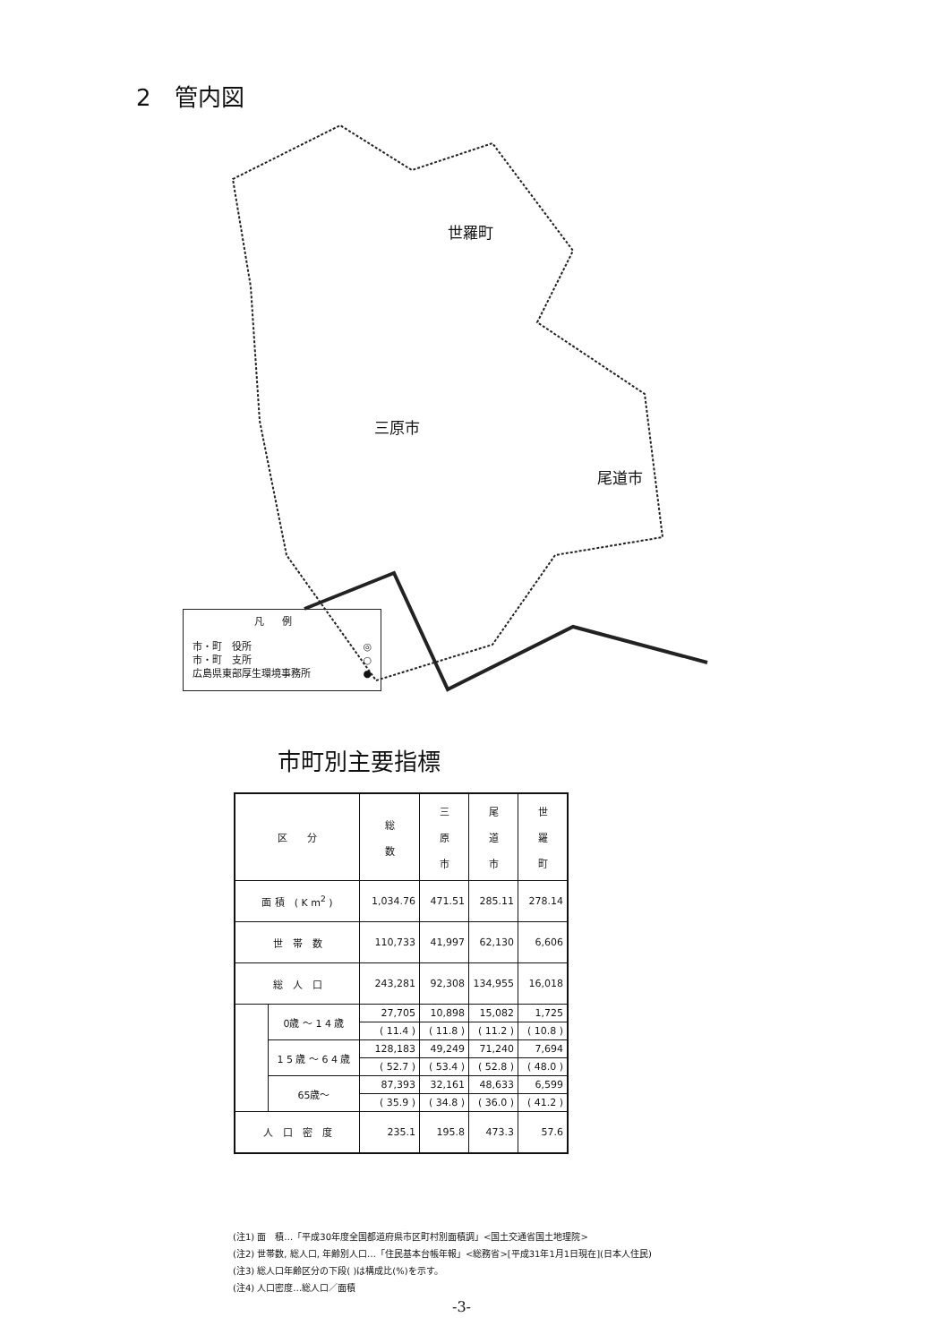2　管内図
世羅町
三原市
尾道市
凡例
市・町　役所 ◎
市・町　支所 ○
広島県東部厚生環境事務所 ●
市町別主要指標
| 区 分 | | 総 数 | 三 原 市 | 尾 道 市 | 世 羅 町 |
| --- | --- | --- | --- | --- | --- |
| 面 積 ( K m<sup>2</sup> ) | | 1,034.76 | 471.51 | 285.11 | 278.14 |
| 世 帯 数 | | 110,733 | 41,997 | 62,130 | 6,606 |
| 総 人 口 | | 243,281 | 92,308 | 134,955 | 16,018 |
| | 0歳 ～ 1 4 歳 | 27,705 | 10,898 | 15,082 | 1,725 |
| | | ( 11.4 ) | ( 11.8 ) | ( 11.2 ) | ( 10.8 ) |
| | 1 5 歳 ～ 6 4 歳 | 128,183 | 49,249 | 71,240 | 7,694 |
| | | ( 52.7 ) | ( 53.4 ) | ( 52.8 ) | ( 48.0 ) |
| | 65歳～ | 87,393 | 32,161 | 48,633 | 6,599 |
| | | ( 35.9 ) | ( 34.8 ) | ( 36.0 ) | ( 41.2 ) |
| 人 口 密 度 | | 235.1 | 195.8 | 473.3 | 57.6 |
(注1) 面　積…「平成30年度全国都道府県市区町村別面積調」<国土交通省国土地理院>
(注2) 世帯数, 総人口, 年齢別人口…「住民基本台帳年報」<総務省>[平成31年1月1日現在](日本人住民)
(注3) 総人口年齢区分の下段( )は構成比(%)を示す。
(注4) 人口密度…総人口／面積
-3-